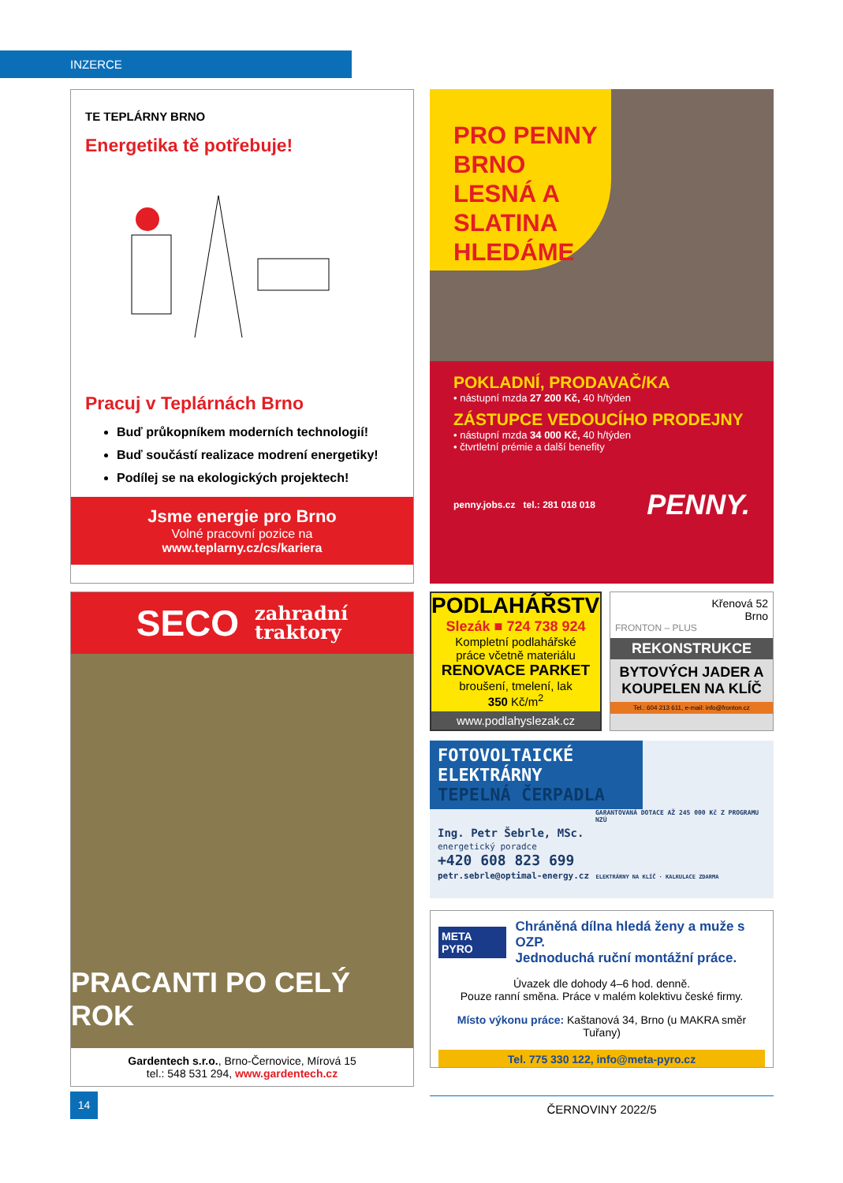INZERCE
TE TEPLÁRNY BRNO
Energetika tě potřebuje!
Pracuj v Teplárnách Brno
Buď průkopníkem moderních technologií!
Buď součástí realizace modrení energetiky!
Podílej se na ekologických projektech!
Jsme energie pro Brno
Volné pracovní pozice na
www.teplarny.cz/cs/kariera
SECO zahradní
traktory
PRACANTI PO CELÝ ROK
Gardentech s.r.o., Brno-Černovice, Mírová 15
tel.: 548 531 294, www.gardentech.cz
PRO PENNY BRNO LESNÁ A SLATINA HLEDÁME
POKLADNÍ, PRODAVAČ/KA
• nástupní mzda 27 200 Kč, 40 h/týden
ZÁSTUPCE VEDOUCÍHO PRODEJNY
• nástupní mzda 34 000 Kč, 40 h/týden
• čtvrtletní prémie a další benefity
penny.jobs.cz tel.: 281 018 018 PENNY.
PODLAHÁŘSTVÍ
Slezák ■ 724 738 924
Kompletní podlahářské
práce včetně materiálu
RENOVACE PARKET
broušení, tmelení, lak
350 Kč/m<sup>2</sup>
www.podlahyslezak.cz
Křenová 52
Brno
FRONTON – PLUS
REKONSTRUKCE
BYTOVÝCH JADER A KOUPELEN NA KLÍČ
Tel.: 604 213 611, e-mail: info@fronton.cz
FOTOVOLTAICKÉ ELEKTRÁRNY
TEPELNÁ ČERPADLA
GARANTOVANÁ DOTACE AŽ 245 000 Kč Z PROGRAMU NZÚ
Ing. Petr Šebrle, MSc.
energetický poradce
+420 608 823 699
petr.sebrle@optimal-energy.cz ELEKTRÁRNY NA KLÍČ · KALKULACE ZDARMA
META PYRO Chráněná dílna hledá ženy a muže s OZP.
Jednoduchá ruční montážní práce.
Úvazek dle dohody 4–6 hod. denně.
Pouze ranní směna. Práce v malém kolektivu české firmy.
Místo výkonu práce: Kaštanová 34, Brno (u MAKRA směr Tuřany)
Tel. 775 330 122, info@meta-pyro.cz
14
ČERNOVINY 2022/5